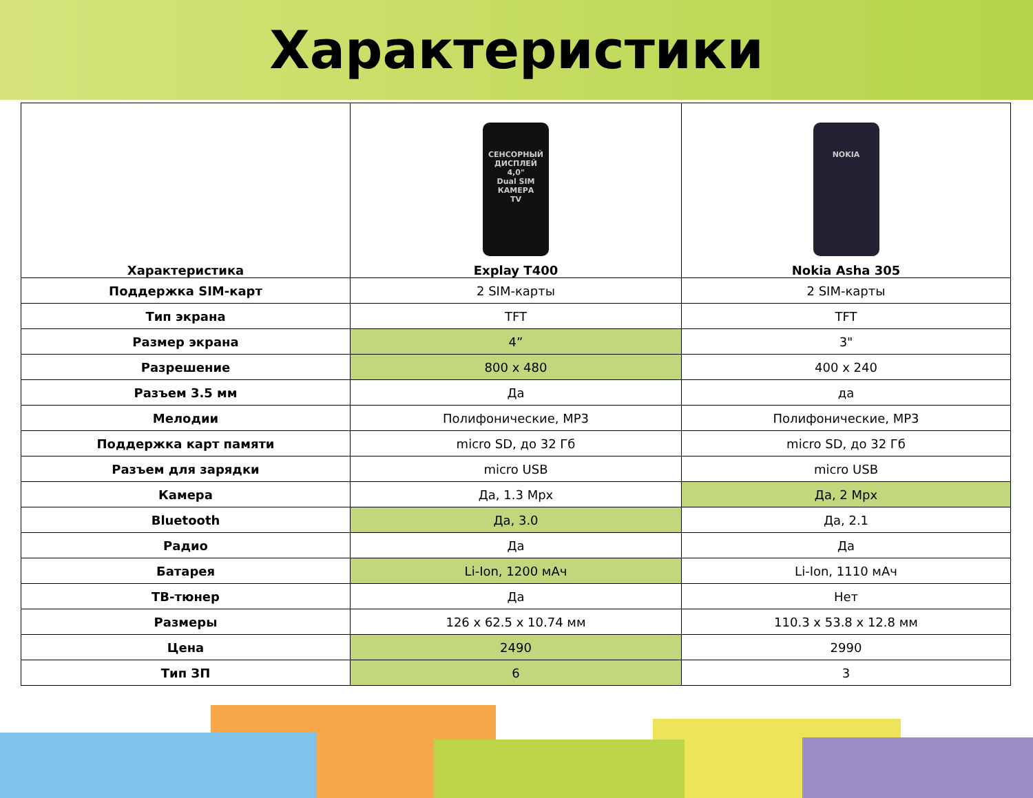Характеристики
| Характеристика | СЕНСОРНЫЙ ДИСПЛЕЙ 4,0" Dual SIM КАМЕРА TV Explay T400 | NOKIA Nokia Asha 305 |
| --- | --- | --- |
| Поддержка SIM-карт | 2 SIM-карты | 2 SIM-карты |
| Тип экрана | TFT | TFT |
| Размер экрана | 4” | 3" |
| Разрешение | 800 x 480 | 400 x 240 |
| Разъем 3.5 мм | Да | да |
| Мелодии | Полифонические, MP3 | Полифонические, MP3 |
| Поддержка карт памяти | micro SD, до 32 Гб | micro SD, до 32 Гб |
| Разъем для зарядки | micro USB | micro USB |
| Камера | Да, 1.3 Mpx | Да, 2 Mpx |
| Bluetooth | Да, 3.0 | Да, 2.1 |
| Радио | Да | Да |
| Батарея | Li-Ion, 1200 мАч | Li-Ion, 1110 мАч |
| ТВ-тюнер | Да | Нет |
| Размеры | 126 x 62.5 x 10.74 мм | 110.3 x 53.8 x 12.8 мм |
| Цена | 2490 | 2990 |
| Тип ЗП | 6 | 3 |